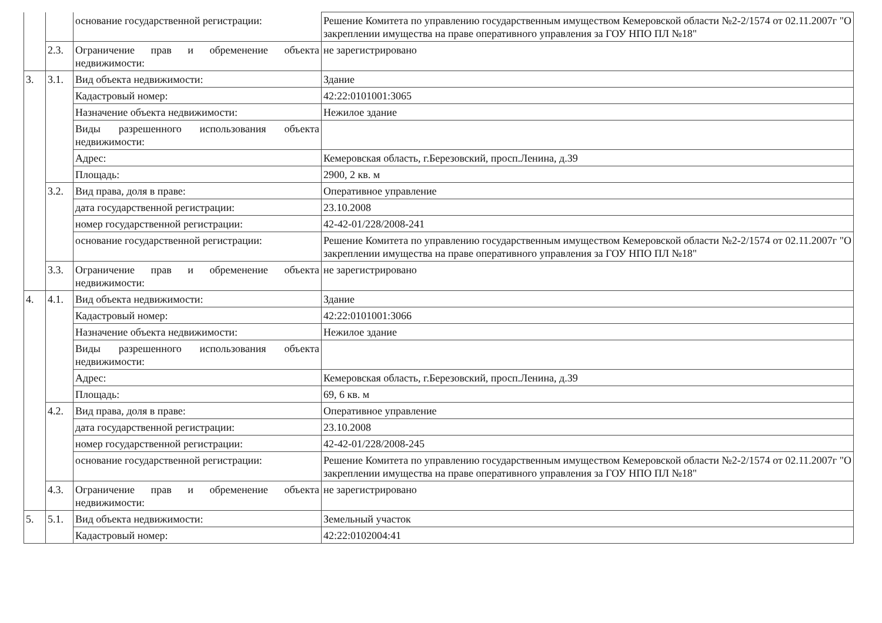| | | основание государственной регистрации: | Решение Комитета по управлению государственным имуществом Кемеровской области №2-2/1574 от 02.11.2007г "О закреплении имущества на праве оперативного управления за ГОУ НПО ПЛ №18" |
| | 2.3. | Ограничение прав и обременение объекта недвижимости: | не зарегистрировано |
| 3. | 3.1. | Вид объекта недвижимости: | Здание |
| | | Кадастровый номер: | 42:22:0101001:3065 |
| | | Назначение объекта недвижимости: | Нежилое здание |
| | | Виды разрешенного использования объекта недвижимости: | |
| | | Адрес: | Кемеровская область, г.Березовский, просп.Ленина, д.39 |
| | | Площадь: | 2900, 2 кв. м |
| | 3.2. | Вид права, доля в праве: | Оперативное управление |
| | | дата государственной регистрации: | 23.10.2008 |
| | | номер государственной регистрации: | 42-42-01/228/2008-241 |
| | | основание государственной регистрации: | Решение Комитета по управлению государственным имуществом Кемеровской области №2-2/1574 от 02.11.2007г "О закреплении имущества на праве оперативного управления за ГОУ НПО ПЛ №18" |
| | 3.3. | Ограничение прав и обременение объекта недвижимости: | не зарегистрировано |
| 4. | 4.1. | Вид объекта недвижимости: | Здание |
| | | Кадастровый номер: | 42:22:0101001:3066 |
| | | Назначение объекта недвижимости: | Нежилое здание |
| | | Виды разрешенного использования объекта недвижимости: | |
| | | Адрес: | Кемеровская область, г.Березовский, просп.Ленина, д.39 |
| | | Площадь: | 69, 6 кв. м |
| | 4.2. | Вид права, доля в праве: | Оперативное управление |
| | | дата государственной регистрации: | 23.10.2008 |
| | | номер государственной регистрации: | 42-42-01/228/2008-245 |
| | | основание государственной регистрации: | Решение Комитета по управлению государственным имуществом Кемеровской области №2-2/1574 от 02.11.2007г "О закреплении имущества на праве оперативного управления за ГОУ НПО ПЛ №18" |
| | 4.3. | Ограничение прав и обременение объекта недвижимости: | не зарегистрировано |
| 5. | 5.1. | Вид объекта недвижимости: | Земельный участок |
| | | Кадастровый номер: | 42:22:0102004:41 |